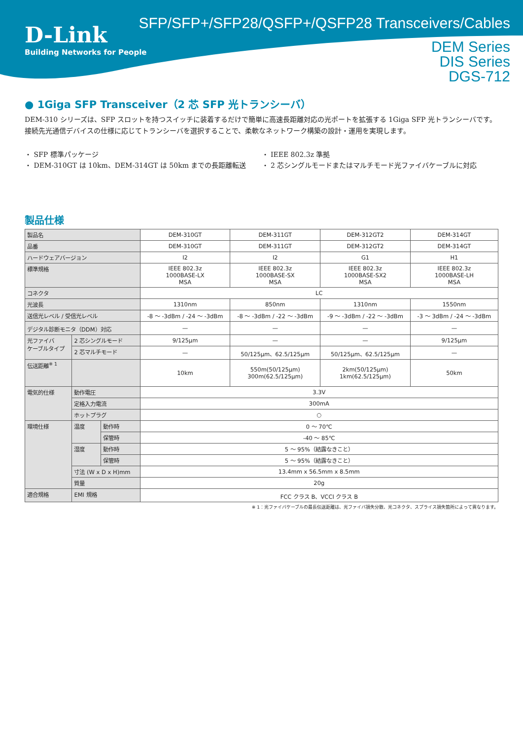D-Link
Building Networks for People
SFP/SFP+/SFP28/QSFP+/QSFP28 Transceivers/Cables
DEM Series
DIS Series
DGS-712
● 1Giga SFP Transceiver（2 芯 SFP 光トランシーバ）
DEM-310 シリーズは、SFP スロットを持つスイッチに装着するだけで簡単に高速長距離対応の光ポートを拡張する 1Giga SFP 光トランシーバです。
接続先光通信デバイスの仕様に応じてトランシーバを選択することで、柔軟なネットワーク構築の設計・運用を実現します。
・ SFP 標準パッケージ
・ DEM-310GT は 10km、DEM-314GT は 50km までの長距離転送
・ IEEE 802.3z 準拠
・ 2 芯シングルモードまたはマルチモード光ファイバケーブルに対応
製品仕様
| 製品名 | | | DEM-310GT | DEM-311GT | DEM-312GT2 | DEM-314GT |
| 品番 | | | DEM-310GT | DEM-311GT | DEM-312GT2 | DEM-314GT |
| ハードウェアバージョン | | | I2 | I2 | G1 | H1 |
| 標準規格 | | | IEEE 802.3z 1000BASE-LX MSA | IEEE 802.3z 1000BASE-SX MSA | IEEE 802.3z 1000BASE-SX2 MSA | IEEE 802.3z 1000BASE-LH MSA |
| コネクタ | | | LC | | | |
| 光波長 | | | 1310nm | 850nm | 1310nm | 1550nm |
| 送信光レベル / 受信光レベル | | | -8 ～ -3dBm / -24 ～ -3dBm | -8 ～ -3dBm / -22 ～ -3dBm | -9 ～ -3dBm / -22 ～ -3dBm | -3 ～ 3dBm / -24 ～ -3dBm |
| デジタル診断モニタ（DDM）対応 | | | — | — | — | — |
| 光ファイバ ケーブルタイプ | 2 芯シングルモード | | 9/125μm | — | — | 9/125μm |
| | 2 芯マルチモード | | — | 50/125μm、62.5/125μm | 50/125μm、62.5/125μm | — |
| 伝送距離<sup>※ 1</sup> | | | 10km | 550m(50/125μm) 300m(62.5/125μm) | 2km(50/125μm) 1km(62.5/125μm) | 50km |
| 電気的仕様 | 動作電圧 | | 3.3V | | | |
| | 定格入力電流 | | 300mA | | | |
| | ホットプラグ | | ○ | | | |
| 環境仕様 | 温度 | 動作時 | 0 ～ 70℃ | | | |
| | | 保管時 | -40 ～ 85℃ | | | |
| | 湿度 | 動作時 | 5 ～ 95%（結露なきこと） | | | |
| | | 保管時 | 5 ～ 95%（結露なきこと） | | | |
| | 寸法 (W x D x H)mm | | 13.4mm x 56.5mm x 8.5mm | | | |
| | 質量 | | 20g | | | |
| 適合規格 | EMI 規格 | | FCC クラス B、VCCI クラス B | | | |
※ 1：光ファイバケーブルの最長伝送距離は、光ファイバ損失分散、光コネクタ、スプライス損失箇所によって異なります。